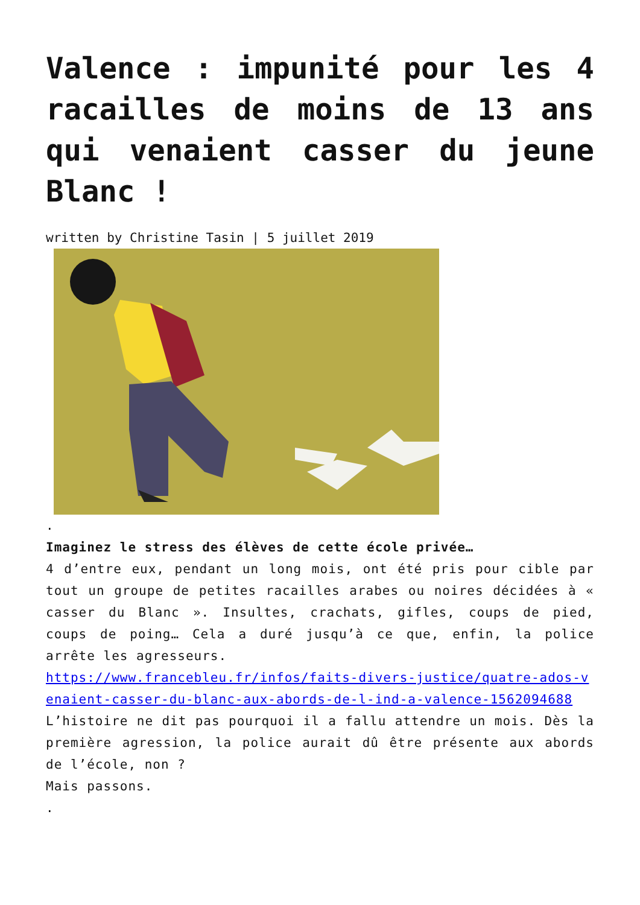Valence : impunité pour les 4 racailles de moins de 13 ans qui venaient casser du jeune Blanc !
written by Christine Tasin | 5 juillet 2019
.
Imaginez le stress des élèves de cette école privée…
4 d’entre eux, pendant un long mois, ont été pris pour cible par tout un groupe de petites racailles arabes ou noires décidées à « casser du Blanc ». Insultes, crachats, gifles, coups de pied, coups de poing… Cela a duré jusqu’à ce que, enfin, la police arrête les agresseurs.
https://www.francebleu.fr/infos/faits-divers-justice/quatre-ados-venaient-casser-du-blanc-aux-abords-de-l-ind-a-valence-1562094688
L’histoire ne dit pas pourquoi il a fallu attendre un mois. Dès la première agression, la police aurait dû être présente aux abords de l’école, non ?
Mais passons.
.